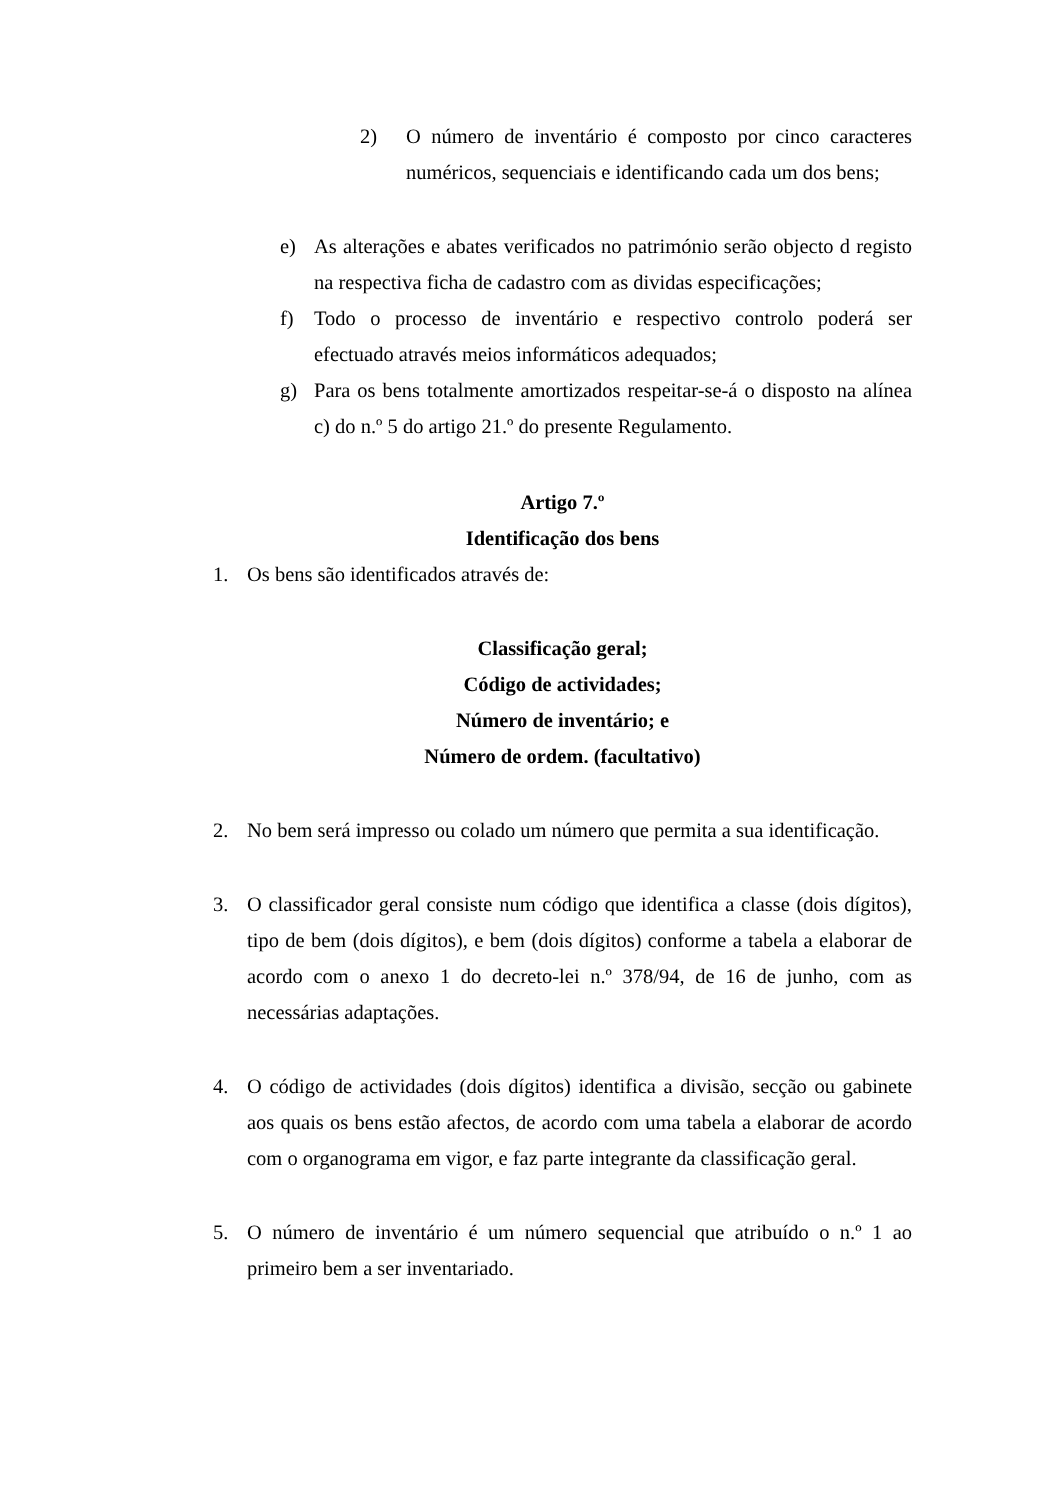2) O número de inventário é composto por cinco caracteres numéricos, sequenciais e identificando cada um dos bens;
e) As alterações e abates verificados no património serão objecto d registo na respectiva ficha de cadastro com as dividas especificações;
f) Todo o processo de inventário e respectivo controlo poderá ser efectuado através meios informáticos adequados;
g) Para os bens totalmente amortizados respeitar-se-á o disposto na alínea c) do n.º 5 do artigo 21.º do presente Regulamento.
Artigo 7.º
Identificação dos bens
1. Os bens são identificados através de:
Classificação geral;
Código de actividades;
Número de inventário; e
Número de ordem. (facultativo)
2. No bem será impresso ou colado um número que permita a sua identificação.
3. O classificador geral consiste num código que identifica a classe (dois dígitos), tipo de bem (dois dígitos), e bem (dois dígitos) conforme a tabela a elaborar de acordo com o anexo 1 do decreto-lei n.º 378/94, de 16 de junho, com as necessárias adaptações.
4. O código de actividades (dois dígitos) identifica a divisão, secção ou gabinete aos quais os bens estão afectos, de acordo com uma tabela a elaborar de acordo com o organograma em vigor, e faz parte integrante da classificação geral.
5. O número de inventário é um número sequencial que atribuído o n.º 1 ao primeiro bem a ser inventariado.